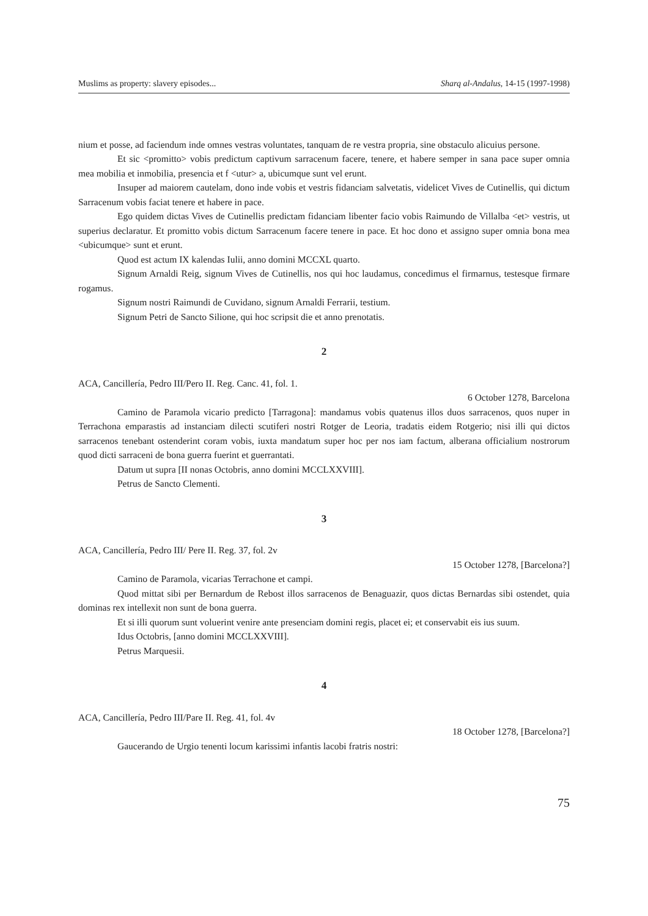Muslims as property: slavery episodes... Sharq al-Andalus, 14-15 (1997-1998)
nium et posse, ad faciendum inde omnes vestras voluntates, tanquam de re vestra propria, sine obstaculo alicuius persone.
Et sic <promitto> vobis predictum captivum sarracenum facere, tenere, et habere semper in sana pace super omnia mea mobilia et inmobilia, presencia et f <utur> a, ubicumque sunt vel erunt.
Insuper ad maiorem cautelam, dono inde vobis et vestris fidanciam salvetatis, videlicet Vives de Cutinellis, qui dictum Sarracenum vobis faciat tenere et habere in pace.
Ego quidem dictas Vives de Cutinellis predictam fidanciam libenter facio vobis Raimundo de Villalba <et> vestris, ut superius declaratur. Et promitto vobis dictum Sarracenum facere tenere in pace. Et hoc dono et assigno super omnia bona mea <ubicumque> sunt et erunt.
Quod est actum IX kalendas Iulii, anno domini MCCXL quarto.
Signum Arnaldi Reig, signum Vives de Cutinellis, nos qui hoc laudamus, concedimus el firmarnus, testesque firmare rogamus.
Signum nostri Raimundi de Cuvidano, signum Arnaldi Ferrarii, testium.
Signum Petri de Sancto Silione, qui hoc scripsit die et anno prenotatis.
2
ACA, Cancillería, Pedro III/Pero II. Reg. Canc. 41, fol. 1.
6 October 1278, Barcelona
Camino de Paramola vicario predicto [Tarragona]: mandamus vobis quatenus illos duos sarracenos, quos nuper in Terrachona emparastis ad instanciam dilecti scutiferi nostri Rotger de Leoria, tradatis eidem Rotgerio; nisi illi qui dictos sarracenos tenebant ostenderint coram vobis, iuxta mandatum super hoc per nos iam factum, alberana officialium nostrorum quod dicti sarraceni de bona guerra fuerint et guerrantati.
Datum ut supra [II nonas Octobris, anno domini MCCLXXVIII].
Petrus de Sancto Clementi.
3
ACA, Cancillería, Pedro III/ Pere II. Reg. 37, fol. 2v
15 October 1278, [Barcelona?]
Camino de Paramola, vicarias Terrachone et campi.
Quod mittat sibi per Bernardum de Rebost illos sarracenos de Benaguazir, quos dictas Bernardas sibi ostendet, quia dominas rex intellexit non sunt de bona guerra.
Et si illi quorum sunt voluerint venire ante presenciam domini regis, placet ei; et conservabit eis ius suum.
Idus Octobris, [anno domini MCCLXXVIII].
Petrus Marquesii.
4
ACA, Cancillería, Pedro III/Pare II. Reg. 41, fol. 4v
18 October 1278, [Barcelona?]
Gaucerando de Urgio tenenti locum karissimi infantis lacobi fratris nostri:
75